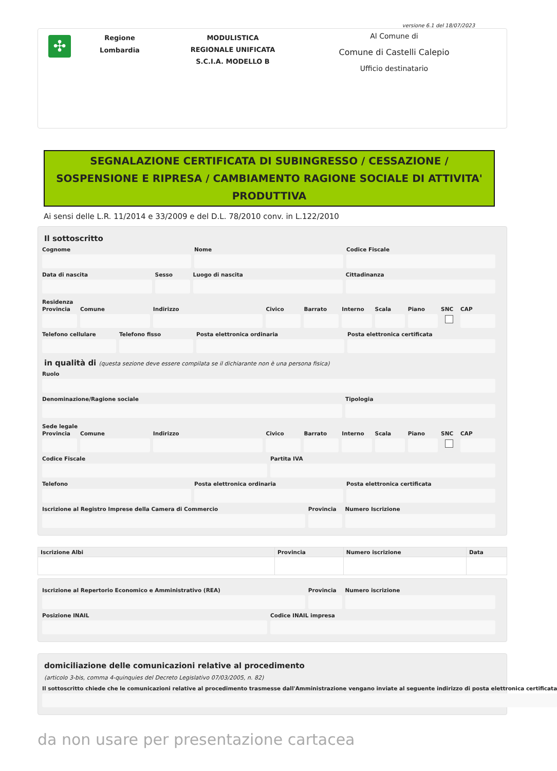versione 6.1 del 18/07/2023
✣
Regione
Lombardia
MODULISTICA
REGIONALE UNIFICATA
S.C.I.A. MODELLO B
Al Comune di
Comune di Castelli Calepio
Ufficio destinatario
SEGNALAZIONE CERTIFICATA DI SUBINGRESSO / CESSAZIONE / SOSPENSIONE E RIPRESA / CAMBIAMENTO RAGIONE SOCIALE DI ATTIVITA' PRODUTTIVA
Ai sensi delle L.R. 11/2014 e 33/2009 e del D.L. 78/2010 conv. in L.122/2010
Il sottoscritto
Cognome Nome Codice Fiscale
Data di nascita Sesso Luogo di nascita Cittadinanza
Residenza
Provincia Comune Indirizzo Civico Barrato Interno Scala Piano SNC CAP
Telefono cellulare Telefono fisso Posta elettronica ordinaria Posta elettronica certificata
in qualità di (questa sezione deve essere compilata se il dichiarante non è una persona fisica)
Ruolo
Denominazione/Ragione sociale Tipologia
Sede legale
Provincia Comune Indirizzo Civico Barrato Interno Scala Piano SNC CAP
Codice Fiscale Partita IVA
Telefono Posta elettronica ordinaria Posta elettronica certificata
Iscrizione al Registro Imprese della Camera di Commercio
Provincia Numero Iscrizione
| Iscrizione Albi | Provincia | Numero iscrizione | Data |
| --- | --- | --- | --- |
Iscrizione al Repertorio Economico e Amministrativo (REA)
Provincia Numero iscrizione
Posizione INAIL Codice INAIL impresa
domiciliazione delle comunicazioni relative al procedimento
(articolo 3-bis, comma 4-quinquies del Decreto Legislativo 07/03/2005, n. 82)
Il sottoscritto chiede che le comunicazioni relative al procedimento trasmesse dall'Amministrazione vengano inviate al seguente indirizzo di posta elettronica certificata
da non usare per presentazione cartacea